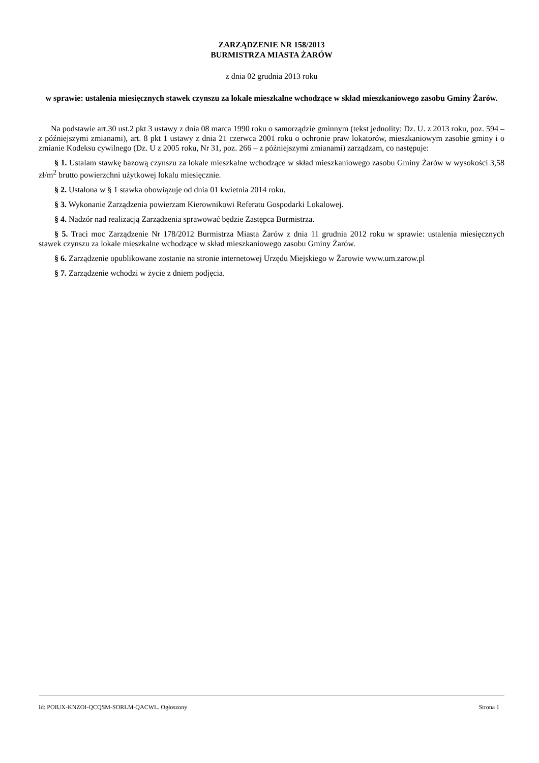ZARZĄDZENIE NR 158/2013
BURMISTRZA MIASTA ŻARÓW
z dnia 02 grudnia 2013 roku
w sprawie: ustalenia miesięcznych stawek czynszu za lokale mieszkalne wchodzące w skład mieszkaniowego zasobu Gminy Żarów.
Na podstawie art.30 ust.2 pkt 3 ustawy z dnia 08 marca 1990 roku o samorządzie gminnym (tekst jednolity: Dz. U. z 2013 roku, poz. 594 – z późniejszymi zmianami), art. 8 pkt 1 ustawy z dnia 21 czerwca 2001 roku o ochronie praw lokatorów, mieszkaniowym zasobie gminy i o zmianie Kodeksu cywilnego (Dz. U z 2005 roku, Nr 31, poz. 266 – z późniejszymi zmianami) zarządzam, co następuje:
§ 1. Ustalam stawkę bazową czynszu za lokale mieszkalne wchodzące w skład mieszkaniowego zasobu Gminy Żarów w wysokości 3,58 zł/m<sup>2</sup> brutto powierzchni użytkowej lokalu miesięcznie.
§ 2. Ustalona w § 1 stawka obowiązuje od dnia 01 kwietnia 2014 roku.
§ 3. Wykonanie Zarządzenia powierzam Kierownikowi Referatu Gospodarki Lokalowej.
§ 4. Nadzór nad realizacją Zarządzenia sprawować będzie Zastępca Burmistrza.
§ 5. Traci moc Zarządzenie Nr 178/2012 Burmistrza Miasta Żarów z dnia 11 grudnia 2012 roku w sprawie: ustalenia miesięcznych stawek czynszu za lokale mieszkalne wchodzące w skład mieszkaniowego zasobu Gminy Żarów.
§ 6. Zarządzenie opublikowane zostanie na stronie internetowej Urzędu Miejskiego w Żarowie www.um.zarow.pl
§ 7. Zarządzenie wchodzi w życie z dniem podjęcia.
Id: POIUX-KNZOI-QCQSM-SORLM-QACWL. Ogłoszony Strona 1